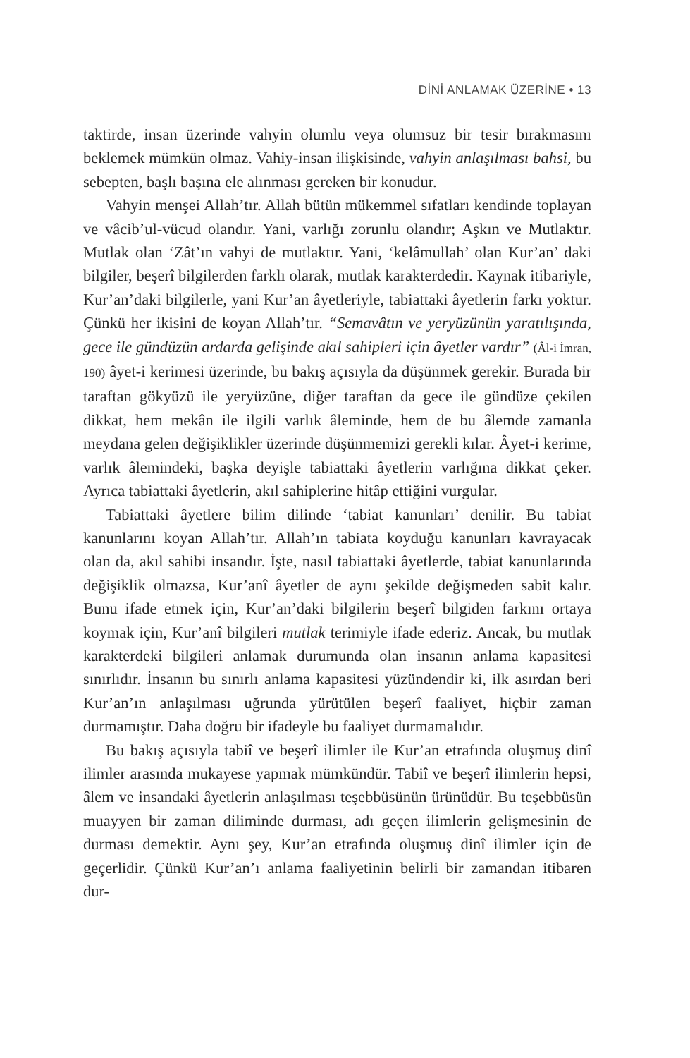DİNİ ANLAMAK ÜZERİNE • 13
taktirde, insan üzerinde vahyin olumlu veya olumsuz bir tesir bırakmasını beklemek mümkün olmaz. Vahiy-insan ilişkisinde, vahyin anlaşılması bahsi, bu sebepten, başlı başına ele alınması gereken bir konudur.
Vahyin menşei Allah’tır. Allah bütün mükemmel sıfatları kendinde toplayan ve vâcib’ul-vücud olandır. Yani, varlığı zorunlu olandır; Aşkın ve Mutlaktır. Mutlak olan ‘Zât’ın vahyi de mutlaktır. Yani, ‘kelâmullah’ olan Kur’an’ daki bilgiler, beşerî bilgilerden farklı olarak, mutlak karakterdedir. Kaynak itibariyle, Kur’an’daki bilgilerle, yani Kur’an âyetleriyle, tabiattaki âyetlerin farkı yoktur. Çünkü her ikisini de koyan Allah’tır. “Semavâtın ve yeryüzünün yaratılışında, gece ile gündüzün ardarda gelişinde akıl sahipleri için âyetler vardır” (Âl-i İmran, 190) âyet-i kerimesi üzerinde, bu bakış açısıyla da düşünmek gerekir. Burada bir taraftan gökyüzü ile yeryüzüne, diğer taraftan da gece ile gündüze çekilen dikkat, hem mekân ile ilgili varlık âleminde, hem de bu âlemde zamanla meydana gelen değişiklikler üzerinde düşünmemizi gerekli kılar. Âyet-i kerime, varlık âlemindeki, başka deyişle tabiattaki âyetlerin varlığına dikkat çeker. Ayrıca tabiattaki âyetlerin, akıl sahiplerine hitâp ettiğini vurgular.
Tabiattaki âyetlere bilim dilinde ‘tabiat kanunları’ denilir. Bu tabiat kanunlarını koyan Allah’tır. Allah’ın tabiata koyduğu kanunları kavrayacak olan da, akıl sahibi insandır. İşte, nasıl tabiattaki âyetlerde, tabiat kanunlarında değişiklik olmazsa, Kur’anî âyetler de aynı şekilde değişmeden sabit kalır. Bunu ifade etmek için, Kur’an’daki bilgilerin beşerî bilgiden farkını ortaya koymak için, Kur’anî bilgileri mutlak terimiyle ifade ederiz. Ancak, bu mutlak karakterdeki bilgileri anlamak durumunda olan insanın anlama kapasitesi sınırlıdır. İnsanın bu sınırlı anlama kapasitesi yüzündendir ki, ilk asırdan beri Kur’an’ın anlaşılması uğrunda yürütülen beşerî faaliyet, hiçbir zaman durmamıştır. Daha doğru bir ifadeyle bu faaliyet durmamalıdır.
Bu bakış açısıyla tabiî ve beşerî ilimler ile Kur’an etrafında oluşmuş dinî ilimler arasında mukayese yapmak mümkündür. Tabiî ve beşerî ilimlerin hepsi, âlem ve insandaki âyetlerin anlaşılması teşebbüsünün ürünüdür. Bu teşebbüsün muayyen bir zaman diliminde durması, adı geçen ilimlerin gelişmesinin de durması demektir. Aynı şey, Kur’an etrafında oluşmuş dinî ilimler için de geçerlidir. Çünkü Kur’an’ı anlama faaliyetinin belirli bir zamandan itibaren dur-